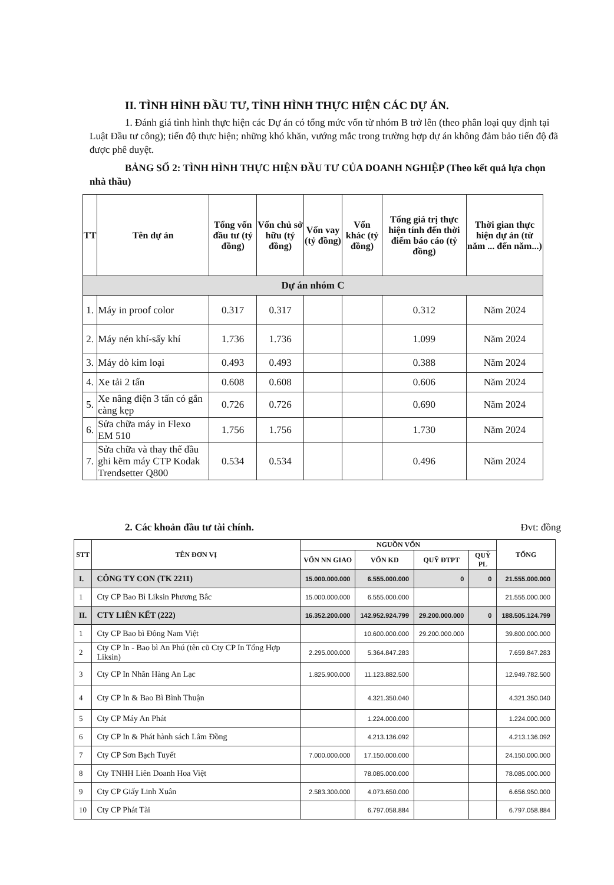II. TÌNH HÌNH ĐẦU TƯ, TÌNH HÌNH THỰC HIỆN CÁC DỰ ÁN.
1. Đánh giá tình hình thực hiện các Dự án có tổng mức vốn từ nhóm B trở lên (theo phân loại quy định tại Luật Đầu tư công); tiến độ thực hiện; những khó khăn, vướng mắc trong trường hợp dự án không đảm bảo tiến độ đã được phê duyệt.
BẢNG SỐ 2: TÌNH HÌNH THỰC HIỆN ĐẦU TƯ CỦA DOANH NGHIỆP (Theo kết quả lựa chọn nhà thầu)
| TT | Tên dự án | Tổng vốn đầu tư (tỷ đồng) | Vốn chủ sở hữu (tỷ đồng) | Vốn vay (tỷ đồng) | Vốn khác (tỷ đồng) | Tổng giá trị thực hiện tính đến thời điểm báo cáo (tỷ đồng) | Thời gian thực hiện dự án (từ năm ... đến năm...) |
| --- | --- | --- | --- | --- | --- | --- | --- |
| Dự án nhóm C | | | | | | | |
| 1. | Máy in proof color | 0.317 | 0.317 | | | 0.312 | Năm 2024 |
| 2. | Máy nén khí-sấy khí | 1.736 | 1.736 | | | 1.099 | Năm 2024 |
| 3. | Máy dò kim loại | 0.493 | 0.493 | | | 0.388 | Năm 2024 |
| 4. | Xe tải 2 tấn | 0.608 | 0.608 | | | 0.606 | Năm 2024 |
| 5. | Xe nâng điện 3 tấn có gắn càng kẹp | 0.726 | 0.726 | | | 0.690 | Năm 2024 |
| 6. | Sửa chữa máy in Flexo EM 510 | 1.756 | 1.756 | | | 1.730 | Năm 2024 |
| 7. | Sửa chữa và thay thế đầu ghi kẽm máy CTP Kodak Trendsetter Q800 | 0.534 | 0.534 | | | 0.496 | Năm 2024 |
2. Các khoản đầu tư tài chính. Đvt: đồng
| STT | TÊN ĐƠN VỊ | NGUỒN VỐN | | | | TỔNG |
| --- | --- | --- | --- | --- | --- | --- |
| | | VỐN NN GIAO | VỐN KD | QUỸ ĐTPT | QUỸ PL | |
| I. | CÔNG TY CON (TK 2211) | 15.000.000.000 | 6.555.000.000 | 0 | 0 | 21.555.000.000 |
| 1 | Cty CP Bao Bì Liksin Phương Bắc | 15.000.000.000 | 6.555.000.000 | | | 21.555.000.000 |
| II. | CTY LIÊN KẾT (222) | 16.352.200.000 | 142.952.924.799 | 29.200.000.000 | 0 | 188.505.124.799 |
| 1 | Cty CP Bao bì Đông Nam Việt | | 10.600.000.000 | 29.200.000.000 | | 39.800.000.000 |
| 2 | Cty CP In - Bao bì An Phú (tên cũ Cty CP In Tổng Hợp Liksin) | 2.295.000.000 | 5.364.847.283 | | | 7.659.847.283 |
| 3 | Cty CP In Nhãn Hàng An Lạc | 1.825.900.000 | 11.123.882.500 | | | 12.949.782.500 |
| 4 | Cty CP In & Bao Bì Bình Thuận | | 4.321.350.040 | | | 4.321.350.040 |
| 5 | Cty CP Máy An Phát | | 1.224.000.000 | | | 1.224.000.000 |
| 6 | Cty CP In & Phát hành sách Lâm Đồng | | 4.213.136.092 | | | 4.213.136.092 |
| 7 | Cty CP Sơn Bạch Tuyết | 7.000.000.000 | 17.150.000.000 | | | 24.150.000.000 |
| 8 | Cty TNHH Liên Doanh Hoa Việt | | 78.085.000.000 | | | 78.085.000.000 |
| 9 | Cty CP Giấy Linh Xuân | 2.583.300.000 | 4.073.650.000 | | | 6.656.950.000 |
| 10 | Cty CP Phát Tài | | 6.797.058.884 | | | 6.797.058.884 |